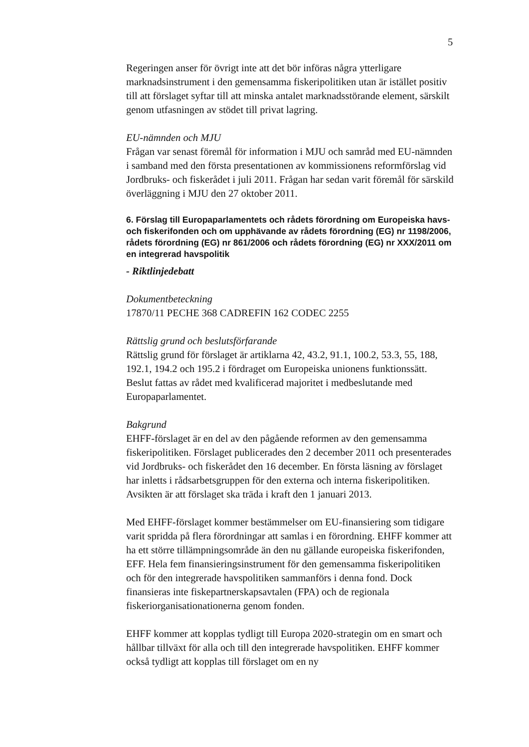5
Regeringen anser för övrigt inte att det bör införas några ytterligare marknadsinstrument i den gemensamma fiskeripolitiken utan är istället positiv till att förslaget syftar till att minska antalet marknadsstörande element, särskilt genom utfasningen av stödet till privat lagring.
EU-nämnden och MJU
Frågan var senast föremål för information i MJU och samråd med EU-nämnden i samband med den första presentationen av kommissionens reformförslag vid Jordbruks- och fiskerådet i juli 2011. Frågan har sedan varit föremål för särskild överläggning i MJU den 27 oktober 2011.
6. Förslag till Europaparlamentets och rådets förordning om Europeiska havs- och fiskerifonden och om upphävande av rådets förordning (EG) nr 1198/2006, rådets förordning (EG) nr 861/2006 och rådets förordning (EG) nr XXX/2011 om en integrerad havspolitik
- Riktlinjedebatt
Dokumentbeteckning
17870/11 PECHE 368 CADREFIN 162 CODEC 2255
Rättslig grund och beslutsförfarande
Rättslig grund för förslaget är artiklarna 42, 43.2, 91.1, 100.2, 53.3, 55, 188, 192.1, 194.2 och 195.2 i fördraget om Europeiska unionens funktionssätt. Beslut fattas av rådet med kvalificerad majoritet i medbeslutande med Europaparlamentet.
Bakgrund
EHFF-förslaget är en del av den pågående reformen av den gemensamma fiskeripolitiken. Förslaget publicerades den 2 december 2011 och presenterades vid Jordbruks- och fiskerådet den 16 december. En första läsning av förslaget har inletts i rådsarbetsgruppen för den externa och interna fiskeripolitiken. Avsikten är att förslaget ska träda i kraft den 1 januari 2013.
Med EHFF-förslaget kommer bestämmelser om EU-finansiering som tidigare varit spridda på flera förordningar att samlas i en förordning. EHFF kommer att ha ett större tillämpningsområde än den nu gällande europeiska fiskerifonden, EFF. Hela fem finansieringsinstrument för den gemensamma fiskeripolitiken och för den integrerade havspolitiken sammanförs i denna fond. Dock finansieras inte fiskepartnerskapsavtalen (FPA) och de regionala fiskeriorganisationationerna genom fonden.
EHFF kommer att kopplas tydligt till Europa 2020-strategin om en smart och hållbar tillväxt för alla och till den integrerade havspolitiken. EHFF kommer också tydligt att kopplas till förslaget om en ny